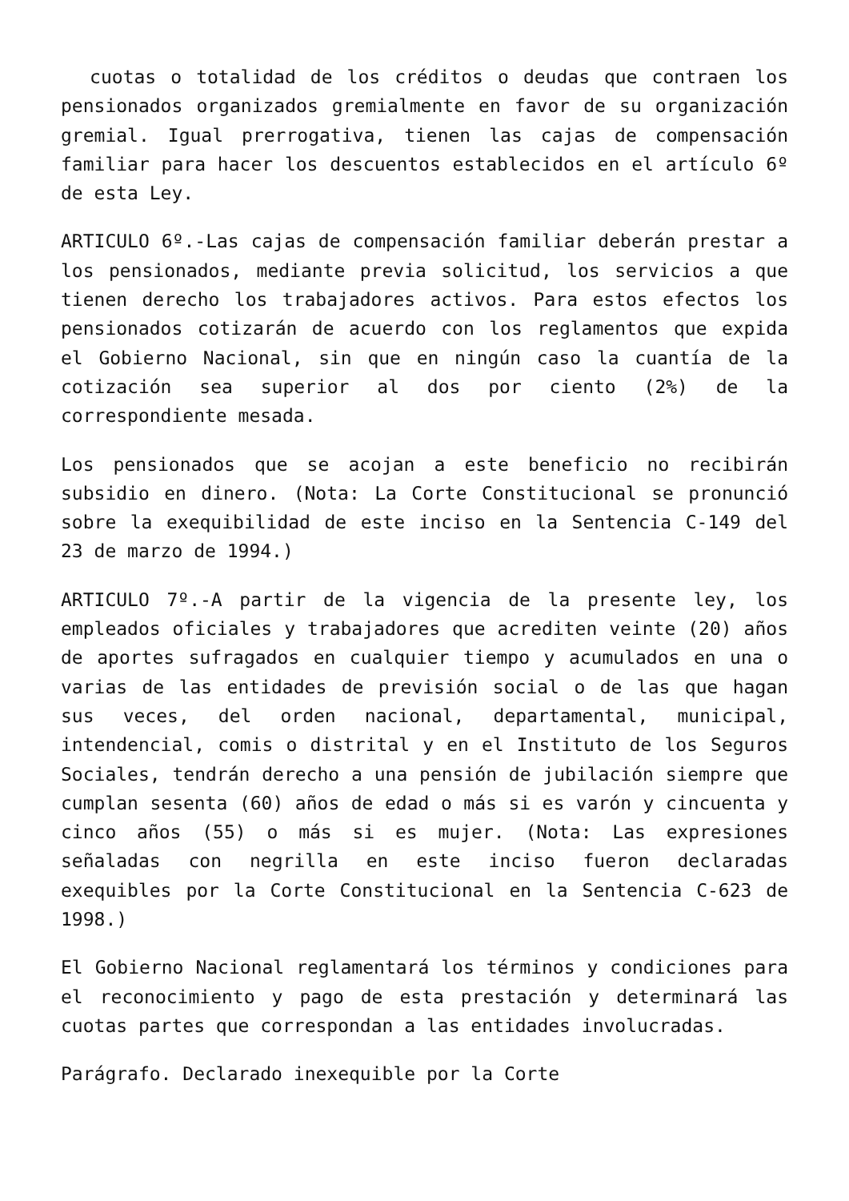cuotas o totalidad de los créditos o deudas que contraen los pensionados organizados gremialmente en favor de su organización gremial. Igual prerrogativa, tienen las cajas de compensación familiar para hacer los descuentos establecidos en el artículo 6º de esta Ley.
ARTICULO 6º.-Las cajas de compensación familiar deberán prestar a los pensionados, mediante previa solicitud, los servicios a que tienen derecho los trabajadores activos. Para estos efectos los pensionados cotizarán de acuerdo con los reglamentos que expida el Gobierno Nacional, sin que en ningún caso la cuantía de la cotización sea superior al dos por ciento (2%) de la correspondiente mesada.
Los pensionados que se acojan a este beneficio no recibirán subsidio en dinero. (Nota: La Corte Constitucional se pronunció sobre la exequibilidad de este inciso en la Sentencia C-149 del 23 de marzo de 1994.)
ARTICULO 7º.-A partir de la vigencia de la presente ley, los empleados oficiales y trabajadores que acrediten veinte (20) años de aportes sufragados en cualquier tiempo y acumulados en una o varias de las entidades de previsión social o de las que hagan sus veces, del orden nacional, departamental, municipal, intendencial, comis o distrital y en el Instituto de los Seguros Sociales, tendrán derecho a una pensión de jubilación siempre que cumplan sesenta (60) años de edad o más si es varón y cincuenta y cinco años (55) o más si es mujer. (Nota: Las expresiones señaladas con negrilla en este inciso fueron declaradas exequibles por la Corte Constitucional en la Sentencia C-623 de 1998.)
El Gobierno Nacional reglamentará los términos y condiciones para el reconocimiento y pago de esta prestación y determinará las cuotas partes que correspondan a las entidades involucradas.
Parágrafo. Declarado inexequible por la Corte